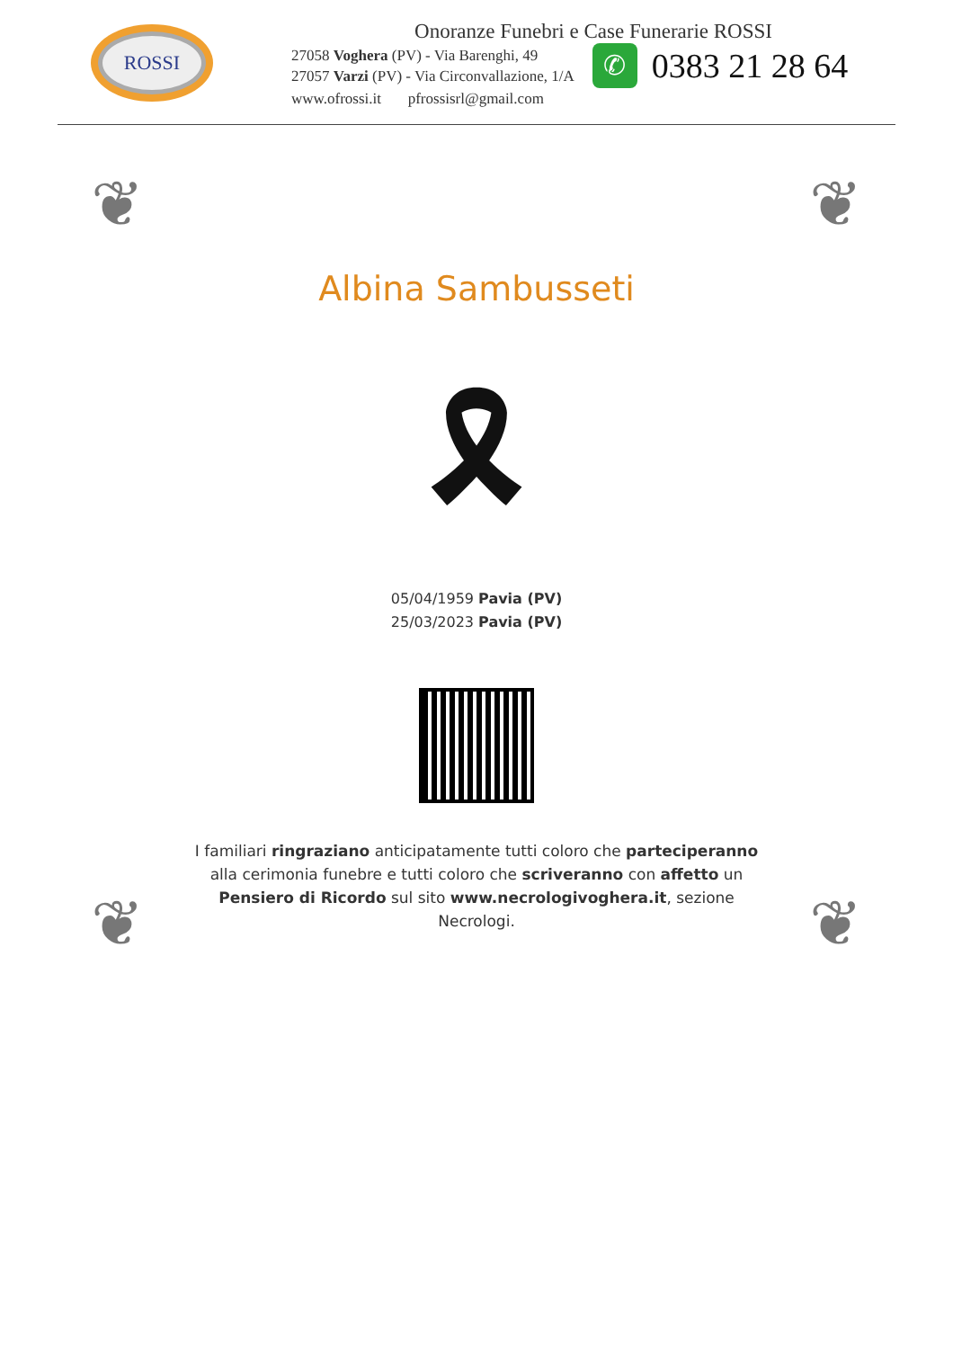ROSSI
Onoranze Funebri e Case Funerarie ROSSI
27058 Voghera (PV) - Via Barenghi, 49
27057 Varzi (PV) - Via Circonvallazione, 1/A
✆
0383 21 28 64
www.ofrossi.it pfrossisrl@gmail.com
❦ ❦
❦ ❦
Albina Sambusseti
🎗
05/04/1959 Pavia (PV)
25/03/2023 Pavia (PV)
I familiari ringraziano anticipatamente tutti coloro che parteciperanno alla cerimonia funebre e tutti coloro che scriveranno con affetto un Pensiero di Ricordo sul sito www.necrologivoghera.it, sezione Necrologi.